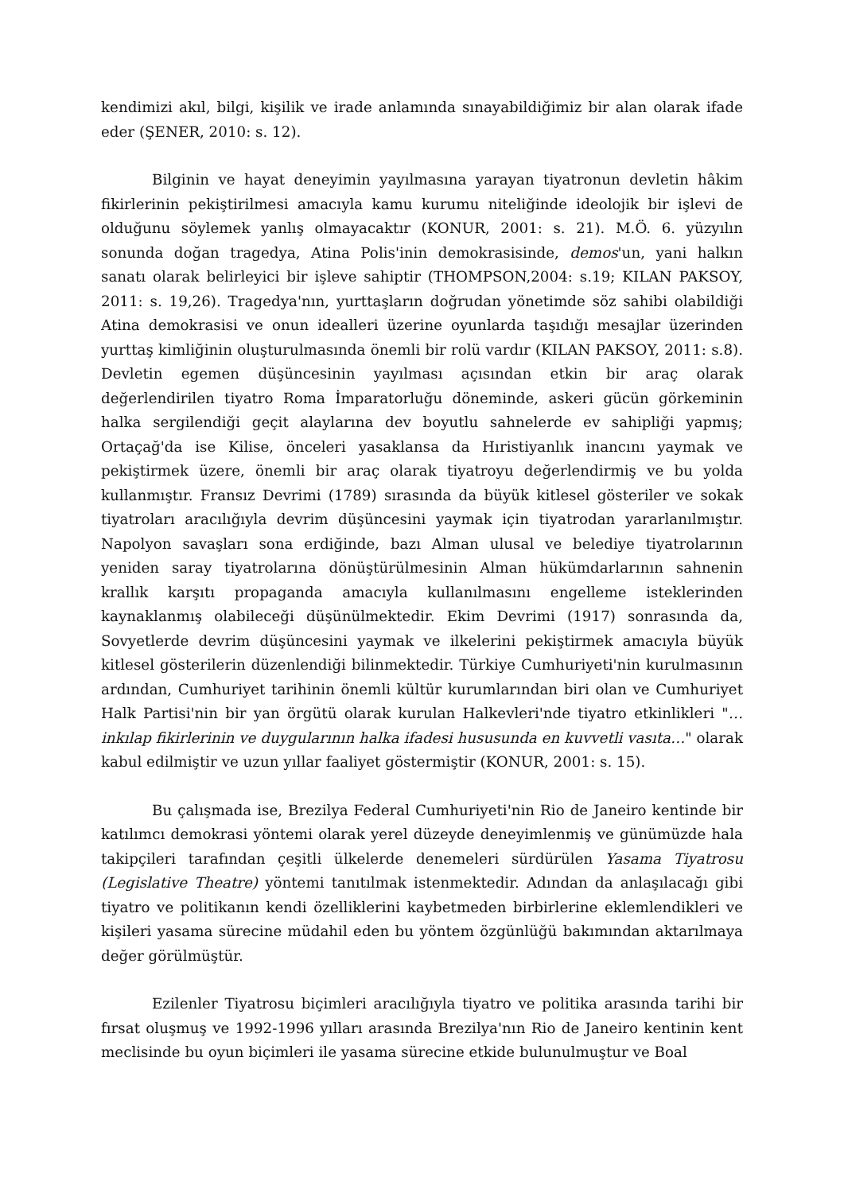kendimizi akıl, bilgi, kişilik ve irade anlamında sınayabildiğimiz bir alan olarak ifade eder (ŞENER, 2010: s. 12).
Bilginin ve hayat deneyimin yayılmasına yarayan tiyatronun devletin hâkim fikirlerinin pekiştirilmesi amacıyla kamu kurumu niteliğinde ideolojik bir işlevi de olduğunu söylemek yanlış olmayacaktır (KONUR, 2001: s. 21). M.Ö. 6. yüzyılın sonunda doğan tragedya, Atina Polis'inin demokrasisinde, demos'un, yani halkın sanatı olarak belirleyici bir işleve sahiptir (THOMPSON,2004: s.19; KILAN PAKSOY, 2011: s. 19,26). Tragedya'nın, yurttaşların doğrudan yönetimde söz sahibi olabildiği Atina demokrasisi ve onun idealleri üzerine oyunlarda taşıdığı mesajlar üzerinden yurttaş kimliğinin oluşturulmasında önemli bir rolü vardır (KILAN PAKSOY, 2011: s.8). Devletin egemen düşüncesinin yayılması açısından etkin bir araç olarak değerlendirilen tiyatro Roma İmparatorluğu döneminde, askeri gücün görkeminin halka sergilendiği geçit alaylarına dev boyutlu sahnelerde ev sahipliği yapmış; Ortaçağ'da ise Kilise, önceleri yasaklansa da Hıristiyanlık inancını yaymak ve pekiştirmek üzere, önemli bir araç olarak tiyatroyu değerlendirmiş ve bu yolda kullanmıştır. Fransız Devrimi (1789) sırasında da büyük kitlesel gösteriler ve sokak tiyatroları aracılığıyla devrim düşüncesini yaymak için tiyatrodan yararlanılmıştır. Napolyon savaşları sona erdiğinde, bazı Alman ulusal ve belediye tiyatrolarının yeniden saray tiyatrolarına dönüştürülmesinin Alman hükümdarlarının sahnenin krallık karşıtı propaganda amacıyla kullanılmasını engelleme isteklerinden kaynaklanmış olabileceği düşünülmektedir. Ekim Devrimi (1917) sonrasında da, Sovyetlerde devrim düşüncesini yaymak ve ilkelerini pekiştirmek amacıyla büyük kitlesel gösterilerin düzenlendiği bilinmektedir. Türkiye Cumhuriyeti'nin kurulmasının ardından, Cumhuriyet tarihinin önemli kültür kurumlarından biri olan ve Cumhuriyet Halk Partisi'nin bir yan örgütü olarak kurulan Halkevleri'nde tiyatro etkinlikleri "… inkılap fikirlerinin ve duygularının halka ifadesi hususunda en kuvvetli vasıta…" olarak kabul edilmiştir ve uzun yıllar faaliyet göstermiştir (KONUR, 2001: s. 15).
Bu çalışmada ise, Brezilya Federal Cumhuriyeti'nin Rio de Janeiro kentinde bir katılımcı demokrasi yöntemi olarak yerel düzeyde deneyimlenmiş ve günümüzde hala takipçileri tarafından çeşitli ülkelerde denemeleri sürdürülen Yasama Tiyatrosu (Legislative Theatre) yöntemi tanıtılmak istenmektedir. Adından da anlaşılacağı gibi tiyatro ve politikanın kendi özelliklerini kaybetmeden birbirlerine eklemlendikleri ve kişileri yasama sürecine müdahil eden bu yöntem özgünlüğü bakımından aktarılmaya değer görülmüştür.
Ezilenler Tiyatrosu biçimleri aracılığıyla tiyatro ve politika arasında tarihi bir fırsat oluşmuş ve 1992-1996 yılları arasında Brezilya'nın Rio de Janeiro kentinin kent meclisinde bu oyun biçimleri ile yasama sürecine etkide bulunulmuştur ve Boal